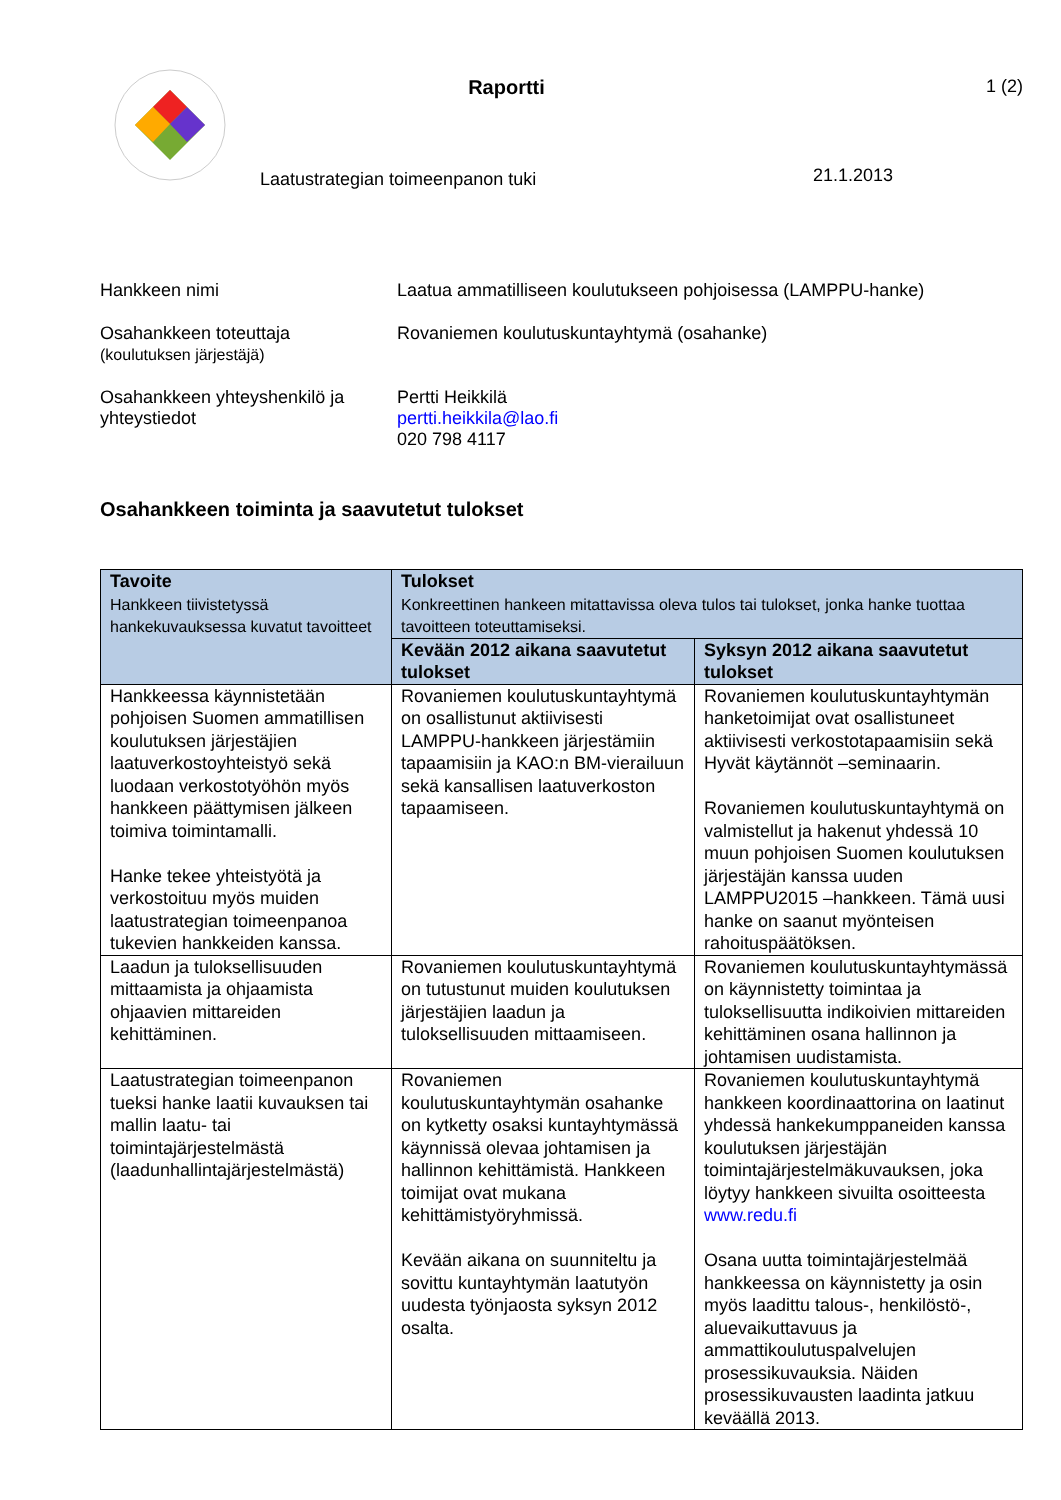Raportti
Laatustrategian toimeenpanon tuki
1 (2)
21.1.2013
Hankkeen nimi
Laatua ammatilliseen koulutukseen pohjoisessa (LAMPPU-hanke)
Osahankkeen toteuttaja
(koulutuksen järjestäjä)
Rovaniemen koulutuskuntayhtymä (osahanke)
Osahankkeen yhteyshenkilö ja yhteystiedot
Pertti Heikkilä
pertti.heikkila@lao.fi
020 798 4117
Osahankkeen toiminta ja saavutetut tulokset
| Tavoite Hankkeen tiivistetyssä hankekuvauksessa kuvatut tavoitteet | Tulokset Konkreettinen hankeen mitattavissa oleva tulos tai tulokset, jonka hanke tuottaa tavoitteen toteuttamiseksi. | |
| --- | --- | --- |
| | Kevään 2012 aikana saavutetut tulokset | Syksyn 2012 aikana saavutetut tulokset |
| Hankkeessa käynnistetään pohjoisen Suomen ammatillisen koulutuksen järjestäjien laatuverkostoyhteistyö sekä luodaan verkostotyöhön myös hankkeen päättymisen jälkeen toimiva toimintamalli. Hanke tekee yhteistyötä ja verkostoituu myös muiden laatustrategian toimeenpanoa tukevien hankkeiden kanssa. | Rovaniemen koulutuskuntayhtymä on osallistunut aktiivisesti LAMPPU-hankkeen järjestämiin tapaamisiin ja KAO:n BM-vierailuun sekä kansallisen laatuverkoston tapaamiseen. | Rovaniemen koulutuskuntayhtymän hanketoimijat ovat osallistuneet aktiivisesti verkostotapaamisiin sekä Hyvät käytännöt –seminaarin. Rovaniemen koulutuskuntayhtymä on valmistellut ja hakenut yhdessä 10 muun pohjoisen Suomen koulutuksen järjestäjän kanssa uuden LAMPPU2015 –hankkeen. Tämä uusi hanke on saanut myönteisen rahoituspäätöksen. |
| Laadun ja tuloksellisuuden mittaamista ja ohjaamista ohjaavien mittareiden kehittäminen. | Rovaniemen koulutuskuntayhtymä on tutustunut muiden koulutuksen järjestäjien laadun ja tuloksellisuuden mittaamiseen. | Rovaniemen koulutuskuntayhtymässä on käynnistetty toimintaa ja tuloksellisuutta indikoivien mittareiden kehittäminen osana hallinnon ja johtamisen uudistamista. |
| Laatustrategian toimeenpanon tueksi hanke laatii kuvauksen tai mallin laatu- tai toimintajärjestelmästä (laadunhallintajärjestelmästä) | Rovaniemen koulutuskuntayhtymän osahanke on kytketty osaksi kuntayhtymässä käynnissä olevaa johtamisen ja hallinnon kehittämistä. Hankkeen toimijat ovat mukana kehittämistyöryhmissä. Kevään aikana on suunniteltu ja sovittu kuntayhtymän laatutyön uudesta työnjaosta syksyn 2012 osalta. | Rovaniemen koulutuskuntayhtymä hankkeen koordinaattorina on laatinut yhdessä hankekumppaneiden kanssa koulutuksen järjestäjän toimintajärjestelmäkuvauksen, joka löytyy hankkeen sivuilta osoitteesta www.redu.fi Osana uutta toimintajärjestelmää hankkeessa on käynnistetty ja osin myös laadittu talous-, henkilöstö-, aluevaikuttavuus ja ammattikoulutuspalvelujen prosessikuvauksia. Näiden prosessikuvausten laadinta jatkuu keväällä 2013. |